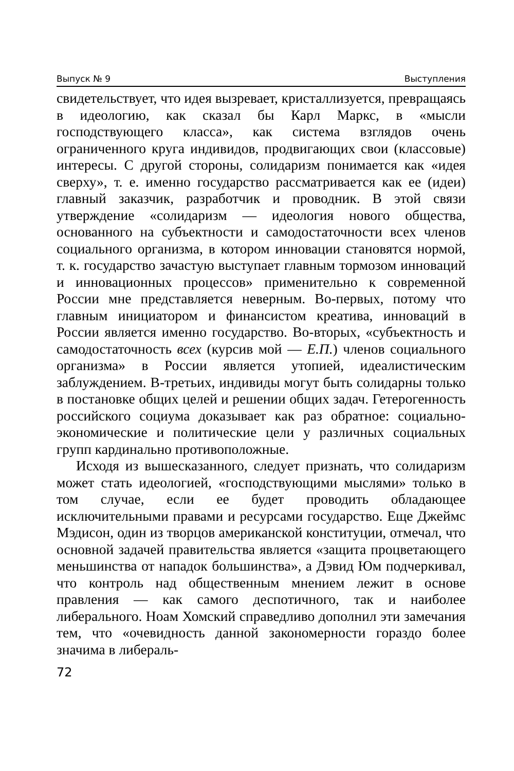Выпуск № 9 Выступления
свидетельствует, что идея вызревает, кристаллизуется, превращаясь в идеологию, как сказал бы Карл Маркс, в «мысли господствующего класса», как система взглядов очень ограниченного круга индивидов, продвигающих свои (классовые) интересы. С другой стороны, солидаризм понимается как «идея сверху», т. е. именно государство рассматривается как ее (идеи) главный заказчик, разработчик и проводник. В этой связи утверждение «солидаризм — идеология нового общества, основанного на субъектности и самодостаточности всех членов социального организма, в котором инновации становятся нормой, т. к. государство зачастую выступает главным тормозом инноваций и инновационных процессов» применительно к современной России мне представляется неверным. Во-первых, потому что главным инициатором и финансистом креатива, инноваций в России является именно государство. Во-вторых, «субъектность и самодостаточность всех (курсив мой — Е.П.) членов социального организма» в России является утопией, идеалистическим заблуждением. В-третьих, индивиды могут быть солидарны только в постановке общих целей и решении общих задач. Гетерогенность российского социума доказывает как раз обратное: социально-экономические и политические цели у различных социальных групп кардинально противоположные.
Исходя из вышесказанного, следует признать, что солидаризм может стать идеологией, «господствующими мыслями» только в том случае, если ее будет проводить обладающее исключительными правами и ресурсами государство. Еще Джеймс Мэдисон, один из творцов американской конституции, отмечал, что основной задачей правительства является «защита процветающего меньшинства от нападок большинства», а Дэвид Юм подчеркивал, что контроль над общественным мнением лежит в основе правления — как самого деспотичного, так и наиболее либерального. Ноам Хомский справедливо дополнил эти замечания тем, что «очевидность данной закономерности гораздо более значима в либераль-
72